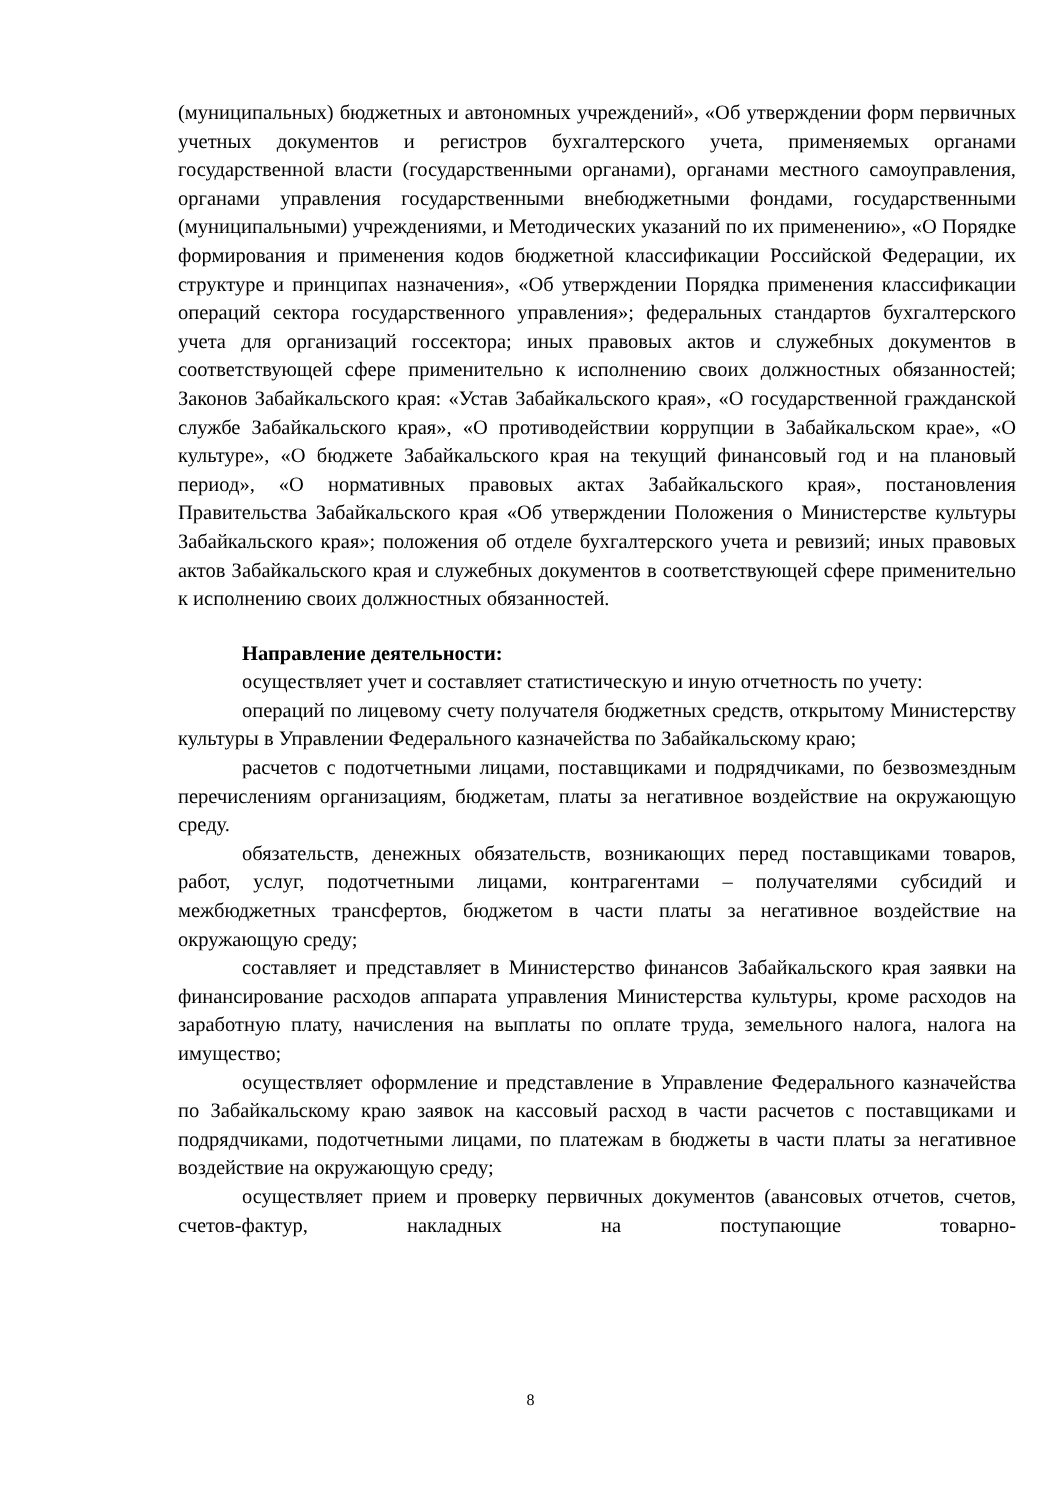(муниципальных) бюджетных и автономных учреждений», «Об утверждении форм первичных учетных документов и регистров бухгалтерского учета, применяемых органами государственной власти (государственными органами), органами местного самоуправления, органами управления государственными внебюджетными фондами, государственными (муниципальными) учреждениями, и Методических указаний по их применению», «О Порядке формирования и применения кодов бюджетной классификации Российской Федерации, их структуре и принципах назначения», «Об утверждении Порядка применения классификации операций сектора государственного управления»; федеральных стандартов бухгалтерского учета для организаций госсектора; иных правовых актов и служебных документов в соответствующей сфере применительно к исполнению своих должностных обязанностей; Законов Забайкальского края: «Устав Забайкальского края», «О государственной гражданской службе Забайкальского края», «О противодействии коррупции в Забайкальском крае», «О культуре», «О бюджете Забайкальского края на текущий финансовый год и на плановый период», «О нормативных правовых актах Забайкальского края», постановления Правительства Забайкальского края «Об утверждении Положения о Министерстве культуры Забайкальского края»; положения об отделе бухгалтерского учета и ревизий; иных правовых актов Забайкальского края и служебных документов в соответствующей сфере применительно к исполнению своих должностных обязанностей.
Направление деятельности:
осуществляет учет и составляет статистическую и иную отчетность по учету:
операций по лицевому счету получателя бюджетных средств, открытому Министерству культуры в Управлении Федерального казначейства по Забайкальскому краю;
расчетов с подотчетными лицами, поставщиками и подрядчиками, по безвозмездным перечислениям организациям, бюджетам, платы за негативное воздействие на окружающую среду.
обязательств, денежных обязательств, возникающих перед поставщиками товаров, работ, услуг, подотчетными лицами, контрагентами – получателями субсидий и межбюджетных трансфертов, бюджетом в части платы за негативное воздействие на окружающую среду;
составляет и представляет в Министерство финансов Забайкальского края заявки на финансирование расходов аппарата управления Министерства культуры, кроме расходов на заработную плату, начисления на выплаты по оплате труда, земельного налога, налога на имущество;
осуществляет оформление и представление в Управление Федерального казначейства по Забайкальскому краю заявок на кассовый расход в части расчетов с поставщиками и подрядчиками, подотчетными лицами, по платежам в бюджеты в части платы за негативное воздействие на окружающую среду;
осуществляет прием и проверку первичных документов (авансовых отчетов, счетов, счетов-фактур, накладных на поступающие товарно-
8